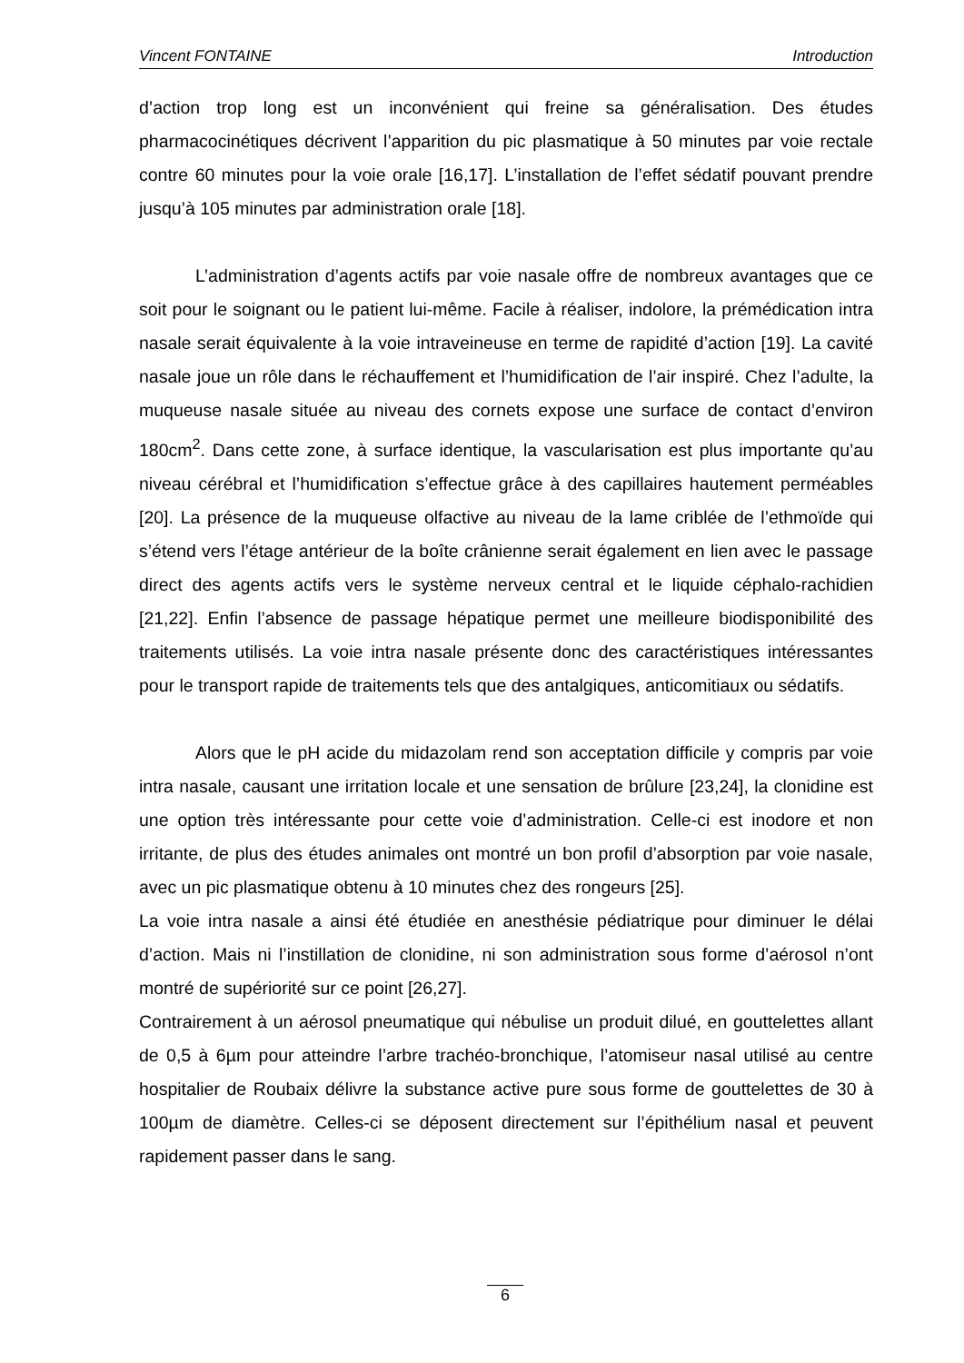Vincent FONTAINE Introduction
d’action trop long est un inconvénient qui freine sa généralisation. Des études pharmacocinétiques décrivent l’apparition du pic plasmatique à 50 minutes par voie rectale contre 60 minutes pour la voie orale [16,17]. L’installation de l’effet sédatif pouvant prendre jusqu’à 105 minutes par administration orale [18].
L’administration d’agents actifs par voie nasale offre de nombreux avantages que ce soit pour le soignant ou le patient lui-même. Facile à réaliser, indolore, la prémédication intra nasale serait équivalente à la voie intraveineuse en terme de rapidité d’action [19]. La cavité nasale joue un rôle dans le réchauffement et l’humidification de l’air inspiré. Chez l’adulte, la muqueuse nasale située au niveau des cornets expose une surface de contact d’environ 180cm<sup>2</sup>. Dans cette zone, à surface identique, la vascularisation est plus importante qu’au niveau cérébral et l’humidification s’effectue grâce à des capillaires hautement perméables [20]. La présence de la muqueuse olfactive au niveau de la lame criblée de l’ethmoïde qui s’étend vers l’étage antérieur de la boîte crânienne serait également en lien avec le passage direct des agents actifs vers le système nerveux central et le liquide céphalo-rachidien [21,22]. Enfin l’absence de passage hépatique permet une meilleure biodisponibilité des traitements utilisés. La voie intra nasale présente donc des caractéristiques intéressantes pour le transport rapide de traitements tels que des antalgiques, anticomitiaux ou sédatifs.
Alors que le pH acide du midazolam rend son acceptation difficile y compris par voie intra nasale, causant une irritation locale et une sensation de brûlure [23,24], la clonidine est une option très intéressante pour cette voie d’administration. Celle-ci est inodore et non irritante, de plus des études animales ont montré un bon profil d’absorption par voie nasale, avec un pic plasmatique obtenu à 10 minutes chez des rongeurs [25].
La voie intra nasale a ainsi été étudiée en anesthésie pédiatrique pour diminuer le délai d’action. Mais ni l’instillation de clonidine, ni son administration sous forme d’aérosol n’ont montré de supériorité sur ce point [26,27].
Contrairement à un aérosol pneumatique qui nébulise un produit dilué, en gouttelettes allant de 0,5 à 6µm pour atteindre l’arbre trachéo-bronchique, l’atomiseur nasal utilisé au centre hospitalier de Roubaix délivre la substance active pure sous forme de gouttelettes de 30 à 100µm de diamètre. Celles-ci se déposent directement sur l’épithélium nasal et peuvent rapidement passer dans le sang.
6